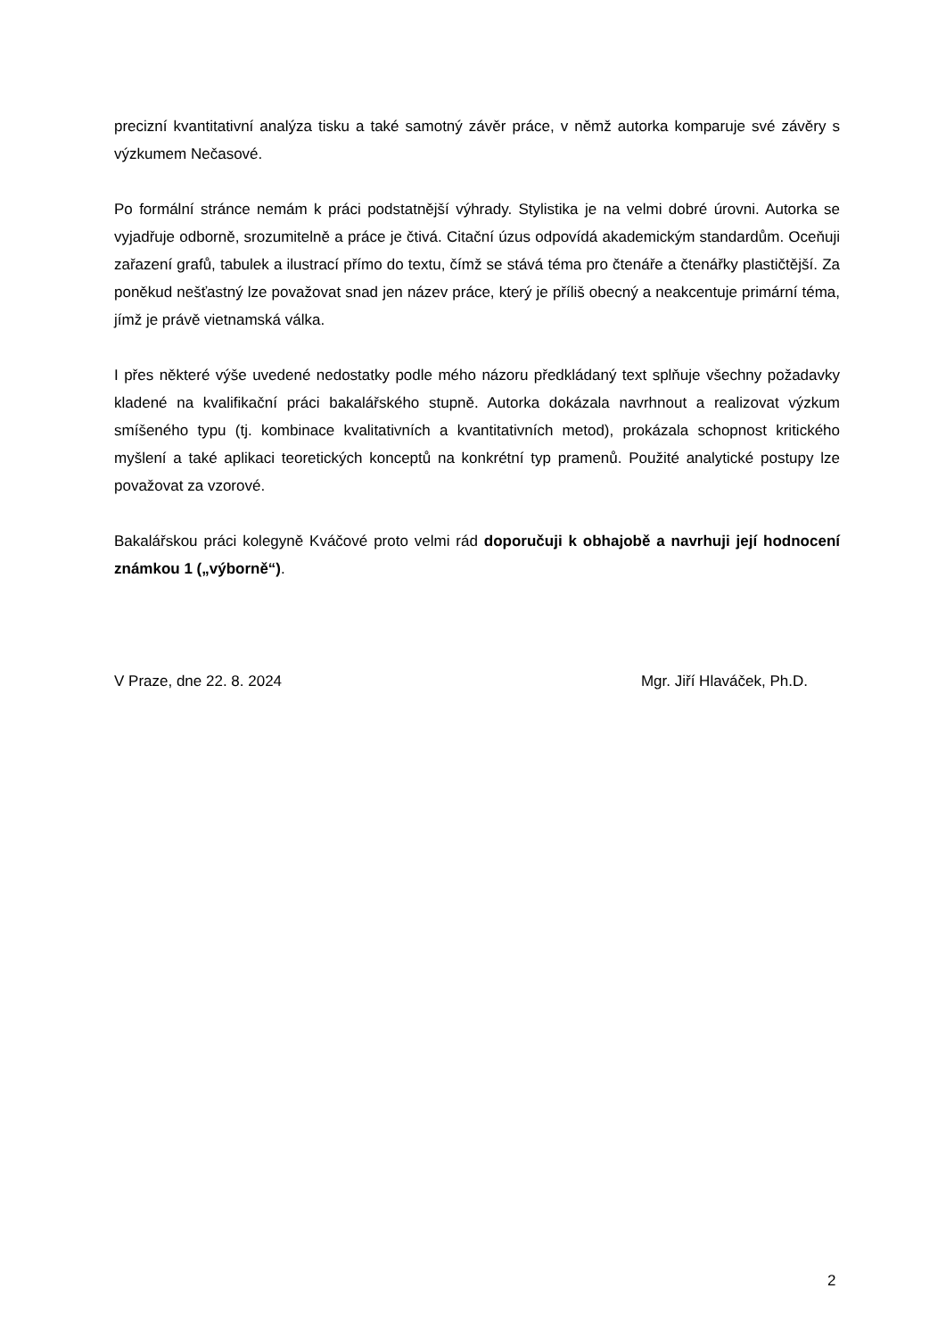precizní kvantitativní analýza tisku a také samotný závěr práce, v němž autorka komparuje své závěry s výzkumem Nečasové.
Po formální stránce nemám k práci podstatnější výhrady. Stylistika je na velmi dobré úrovni. Autorka se vyjadřuje odborně, srozumitelně a práce je čtivá. Citační úzus odpovídá akademickým standardům. Oceňuji zařazení grafů, tabulek a ilustrací přímo do textu, čímž se stává téma pro čtenáře a čtenářky plastičtější. Za poněkud nešťastný lze považovat snad jen název práce, který je příliš obecný a neakcentuje primární téma, jímž je právě vietnamská válka.
I přes některé výše uvedené nedostatky podle mého názoru předkládaný text splňuje všechny požadavky kladené na kvalifikační práci bakalářského stupně. Autorka dokázala navrhnout a realizovat výzkum smíšeného typu (tj. kombinace kvalitativních a kvantitativních metod), prokázala schopnost kritického myšlení a také aplikaci teoretických konceptů na konkrétní typ pramenů. Použité analytické postupy lze považovat za vzorové.
Bakalářskou práci kolegyně Kváčové proto velmi rád doporučuji k obhajobě a navrhuji její hodnocení známkou 1 („výborně“).
V Praze, dne 22. 8. 2024 Mgr. Jiří Hlaváček, Ph.D.
2